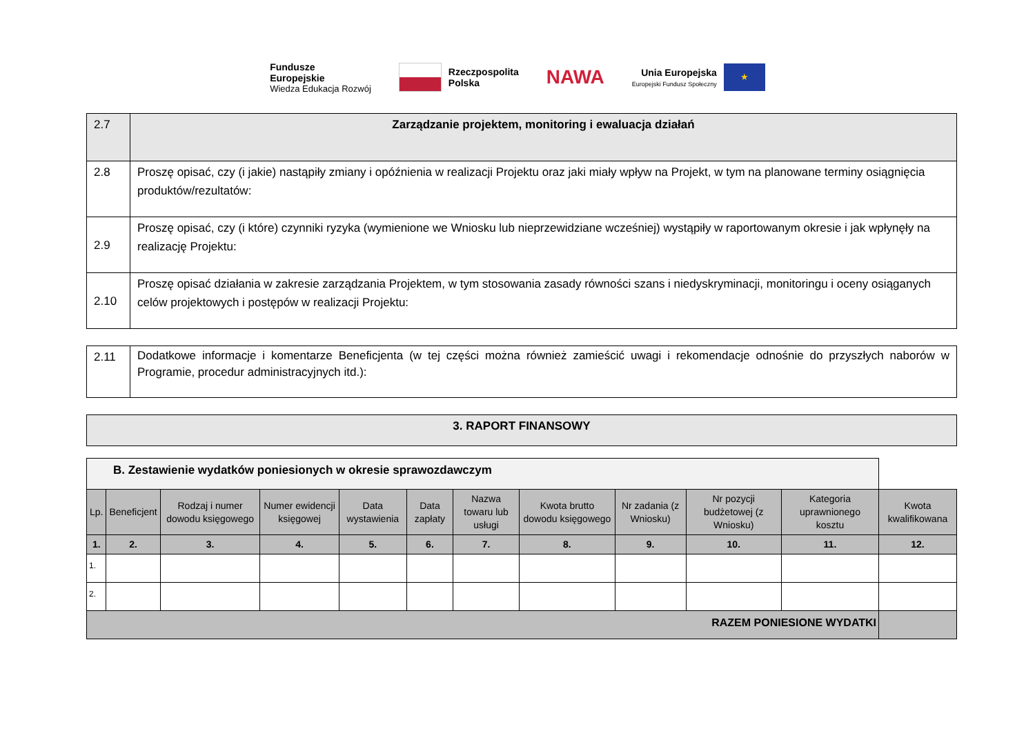Fundusze
Europejskie
Wiedza Edukacja Rozwój
Rzeczpospolita
Polska
NAWA
Unia Europejska
Europejski Fundusz Społeczny
★
| 2.7 | Zarządzanie projektem, monitoring i ewaluacja działań |
| 2.8 | Proszę opisać, czy (i jakie) nastąpiły zmiany i opóźnienia w realizacji Projektu oraz jaki miały wpływ na Projekt, w tym na planowane terminy osiągnięcia produktów/rezultatów: |
| 2.9 | Proszę opisać, czy (i które) czynniki ryzyka (wymienione we Wniosku lub nieprzewidziane wcześniej) wystąpiły w raportowanym okresie i jak wpłynęły na realizację Projektu: |
| 2.10 | Proszę opisać działania w zakresie zarządzania Projektem, w tym stosowania zasady równości szans i niedyskryminacji, monitoringu i oceny osiąganych celów projektowych i postępów w realizacji Projektu: |
| 2.11 | Dodatkowe informacje i komentarze Beneficjenta (w tej części można również zamieścić uwagi i rekomendacje odnośnie do przyszłych naborów w Programie, procedur administracyjnych itd.): |
| 3. RAPORT FINANSOWY |
| B. Zestawienie wydatków poniesionych w okresie sprawozdawczym | | | | | | | | | | | |
| Lp. | Beneficjent | Rodzaj i numer dowodu księgowego | Numer ewidencji księgowej | Data wystawienia | Data zapłaty | Nazwa towaru lub usługi | Kwota brutto dowodu księgowego | Nr zadania (z Wniosku) | Nr pozycji budżetowej (z Wniosku) | Kategoria uprawnionego kosztu | Kwota kwalifikowana |
| 1. | 2. | 3. | 4. | 5. | 6. | 7. | 8. | 9. | 10. | 11. | 12. |
| 1. | | | | | | | | | | | |
| 2. | | | | | | | | | | | |
| RAZEM PONIESIONE WYDATKI | | | | | | | | | | | |